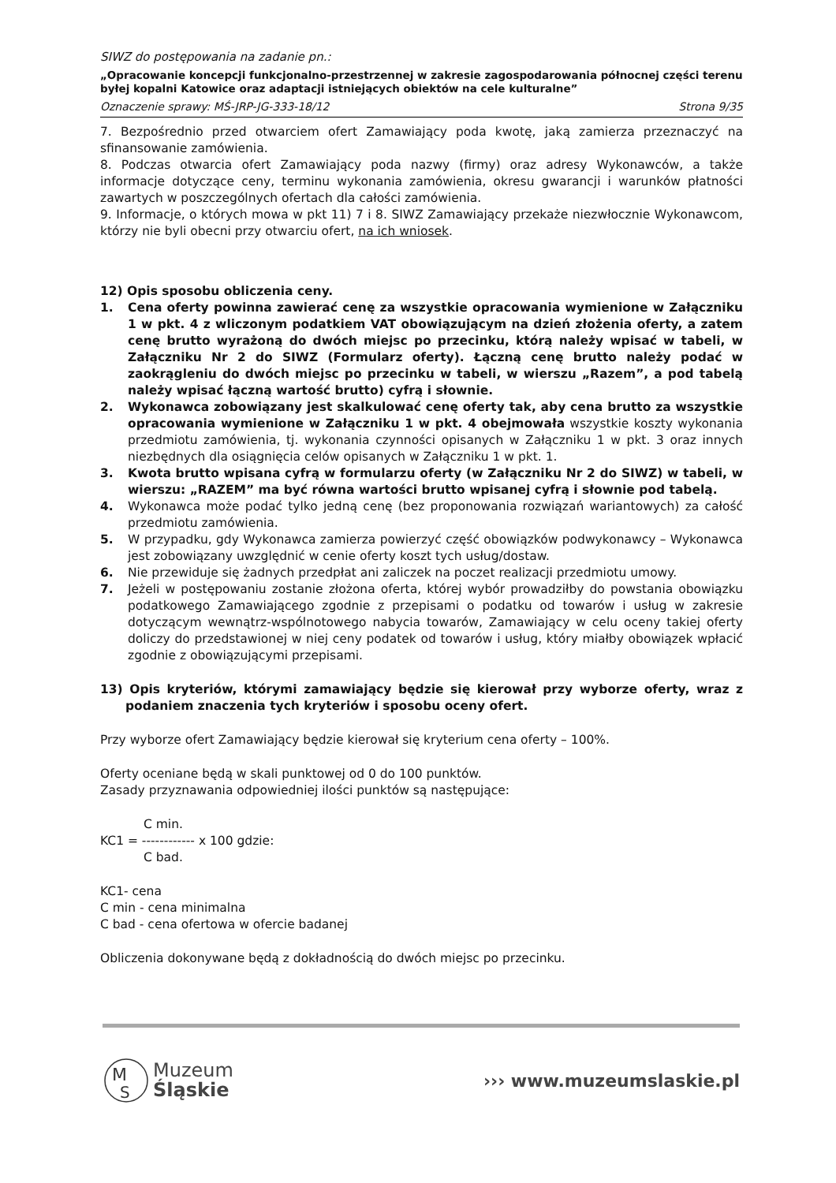SIWZ do postępowania na zadanie pn.:
„Opracowanie koncepcji funkcjonalno-przestrzennej w zakresie zagospodarowania północnej części terenu byłej kopalni Katowice oraz adaptacji istniejących obiektów na cele kulturalne”
Oznaczenie sprawy: MŚ-JRP-JG-333-18/12 Strona 9/35
7. Bezpośrednio przed otwarciem ofert Zamawiający poda kwotę, jaką zamierza przeznaczyć na sfinansowanie zamówienia.
8. Podczas otwarcia ofert Zamawiający poda nazwy (firmy) oraz adresy Wykonawców, a także informacje dotyczące ceny, terminu wykonania zamówienia, okresu gwarancji i warunków płatności zawartych w poszczególnych ofertach dla całości zamówienia.
9. Informacje, o których mowa w pkt 11) 7 i 8. SIWZ Zamawiający przekaże niezwłocznie Wykonawcom, którzy nie byli obecni przy otwarciu ofert, na ich wniosek.
12) Opis sposobu obliczenia ceny.
1. Cena oferty powinna zawierać cenę za wszystkie opracowania wymienione w Załączniku 1 w pkt. 4 z wliczonym podatkiem VAT obowiązującym na dzień złożenia oferty, a zatem cenę brutto wyrażoną do dwóch miejsc po przecinku, którą należy wpisać w tabeli, w Załączniku Nr 2 do SIWZ (Formularz oferty). Łączną cenę brutto należy podać w zaokrągleniu do dwóch miejsc po przecinku w tabeli, w wierszu „Razem”, a pod tabelą należy wpisać łączną wartość brutto) cyfrą i słownie.
2. Wykonawca zobowiązany jest skalkulować cenę oferty tak, aby cena brutto za wszystkie opracowania wymienione w Załączniku 1 w pkt. 4 obejmowała wszystkie koszty wykonania przedmiotu zamówienia, tj. wykonania czynności opisanych w Załączniku 1 w pkt. 3 oraz innych niezbędnych dla osiągnięcia celów opisanych w Załączniku 1 w pkt. 1.
3. Kwota brutto wpisana cyfrą w formularzu oferty (w Załączniku Nr 2 do SIWZ) w tabeli, w wierszu: „RAZEM” ma być równa wartości brutto wpisanej cyfrą i słownie pod tabelą.
4. Wykonawca może podać tylko jedną cenę (bez proponowania rozwiązań wariantowych) za całość przedmiotu zamówienia.
5. W przypadku, gdy Wykonawca zamierza powierzyć część obowiązków podwykonawcy – Wykonawca jest zobowiązany uwzględnić w cenie oferty koszt tych usług/dostaw.
6. Nie przewiduje się żadnych przedpłat ani zaliczek na poczet realizacji przedmiotu umowy.
7. Jeżeli w postępowaniu zostanie złożona oferta, której wybór prowadziłby do powstania obowiązku podatkowego Zamawiającego zgodnie z przepisami o podatku od towarów i usług w zakresie dotyczącym wewnątrz-wspólnotowego nabycia towarów, Zamawiający w celu oceny takiej oferty doliczy do przedstawionej w niej ceny podatek od towarów i usług, który miałby obowiązek wpłacić zgodnie z obowiązującymi przepisami.
13) Opis kryteriów, którymi zamawiający będzie się kierował przy wyborze oferty, wraz z podaniem znaczenia tych kryteriów i sposobu oceny ofert.
Przy wyborze ofert Zamawiający będzie kierował się kryterium cena oferty – 100%.
Oferty oceniane będą w skali punktowej od 0 do 100 punktów.
Zasady przyznawania odpowiedniej ilości punktów są następujące:
C min.
KC1 = ------------ x 100 gdzie:
C bad.
KC1- cena
C min - cena minimalna
C bad - cena ofertowa w ofercie badanej
Obliczenia dokonywane będą z dokładnością do dwóch miejsc po przecinku.
M
S
Muzeum
Śląskie
››› www.muzeumslaskie.pl